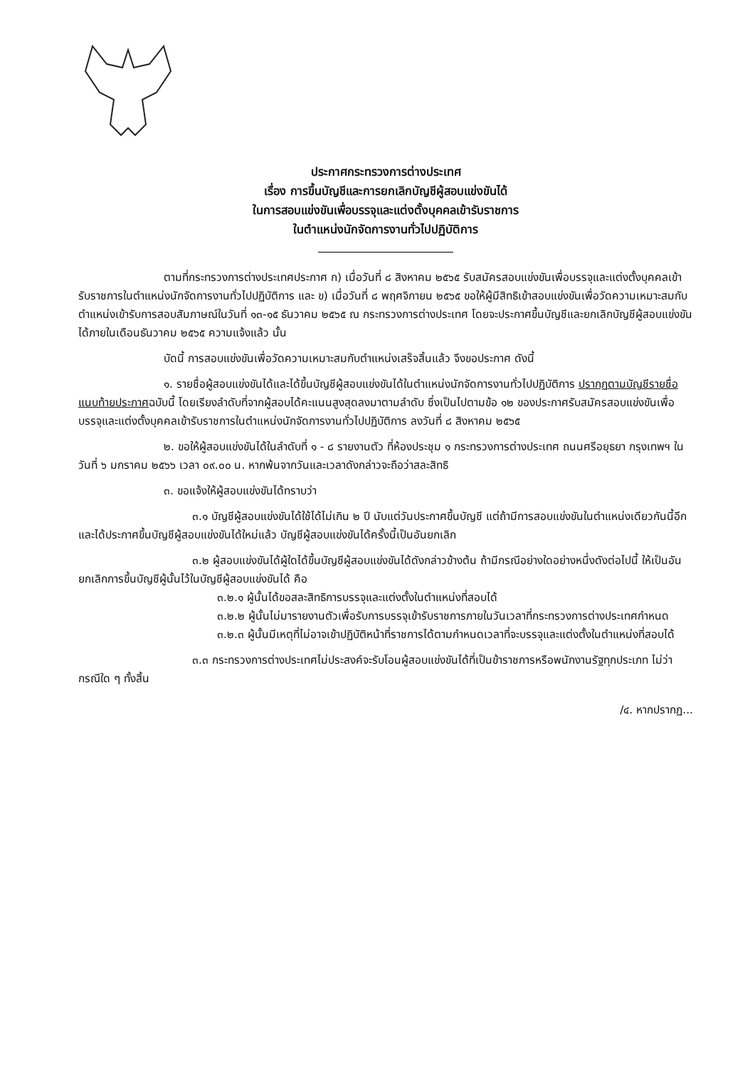ประกาศกระทรวงการต่างประเทศ
เรื่อง การขึ้นบัญชีและการยกเลิกบัญชีผู้สอบแข่งขันได้
ในการสอบแข่งขันเพื่อบรรจุและแต่งตั้งบุคคลเข้ารับราชการ
ในตำแหน่งนักจัดการงานทั่วไปปฏิบัติการ
ตามที่กระทรวงการต่างประเทศประกาศ ก) เมื่อวันที่ ๘ สิงหาคม ๒๕๖๕ รับสมัครสอบแข่งขันเพื่อบรรจุและแต่งตั้งบุคคลเข้ารับราชการในตำแหน่งนักจัดการงานทั่วไปปฏิบัติการ และ ข) เมื่อวันที่ ๘ พฤศจิกายน ๒๕๖๕ ขอให้ผู้มีสิทธิเข้าสอบแข่งขันเพื่อวัดความเหมาะสมกับตำแหน่งเข้ารับการสอบสัมภาษณ์ในวันที่ ๑๓-๑๕ ธันวาคม ๒๕๖๕ ณ กระทรวงการต่างประเทศ โดยจะประกาศขึ้นบัญชีและยกเลิกบัญชีผู้สอบแข่งขันได้ภายในเดือนธันวาคม ๒๕๖๕ ความแจ้งแล้ว นั้น
บัดนี้ การสอบแข่งขันเพื่อวัดความเหมาะสมกับตำแหน่งเสร็จสิ้นแล้ว จึงขอประกาศ ดังนี้
๑. รายชื่อผู้สอบแข่งขันได้และได้ขึ้นบัญชีผู้สอบแข่งขันได้ในตำแหน่งนักจัดการงานทั่วไปปฏิบัติการ ปรากฏตามบัญชีรายชื่อแนบท้ายประกาศฉบับนี้ โดยเรียงลำดับที่จากผู้สอบได้คะแนนสูงสุดลงมาตามลำดับ ซึ่งเป็นไปตามข้อ ๑๒ ของประกาศรับสมัครสอบแข่งขันเพื่อบรรจุและแต่งตั้งบุคคลเข้ารับราชการในตำแหน่งนักจัดการงานทั่วไปปฏิบัติการ ลงวันที่ ๘ สิงหาคม ๒๕๖๕
๒. ขอให้ผู้สอบแข่งขันได้ในลำดับที่ ๑ - ๘ รายงานตัว ที่ห้องประชุม ๑ กระทรวงการต่างประเทศ ถนนศรีอยุธยา กรุงเทพฯ ในวันที่ ๖ มกราคม ๒๕๖๖ เวลา ๐๙.๐๐ น. หากพ้นจากวันและเวลาดังกล่าวจะถือว่าสละสิทธิ
๓. ขอแจ้งให้ผู้สอบแข่งขันได้ทราบว่า
๓.๑ บัญชีผู้สอบแข่งขันได้ใช้ได้ไม่เกิน ๒ ปี นับแต่วันประกาศขึ้นบัญชี แต่ถ้ามีการสอบแข่งขันในตำแหน่งเดียวกันนี้อีก และได้ประกาศขึ้นบัญชีผู้สอบแข่งขันได้ใหม่แล้ว บัญชีผู้สอบแข่งขันได้ครั้งนี้เป็นอันยกเลิก
๓.๒ ผู้สอบแข่งขันได้ผู้ใดได้ขึ้นบัญชีผู้สอบแข่งขันได้ดังกล่าวข้างต้น ถ้ามีกรณีอย่างใดอย่างหนึ่งดังต่อไปนี้ ให้เป็นอันยกเลิกการขึ้นบัญชีผู้นั้นไว้ในบัญชีผู้สอบแข่งขันได้ คือ
๓.๒.๑ ผู้นั้นได้ขอสละสิทธิการบรรจุและแต่งตั้งในตำแหน่งที่สอบได้
๓.๒.๒ ผู้นั้นไม่มารายงานตัวเพื่อรับการบรรจุเข้ารับราชการภายในวันเวลาที่กระทรวงการต่างประเทศกำหนด
๓.๒.๓ ผู้นั้นมีเหตุที่ไม่อาจเข้าปฏิบัติหน้าที่ราชการได้ตามกำหนดเวลาที่จะบรรจุและแต่งตั้งในตำแหน่งที่สอบได้
๓.๓ กระทรวงการต่างประเทศไม่ประสงค์จะรับโอนผู้สอบแข่งขันได้ที่เป็นข้าราชการหรือพนักงานรัฐทุกประเภท ไม่ว่ากรณีใด ๆ ทั้งสิ้น
/๔. หากปรากฏ...